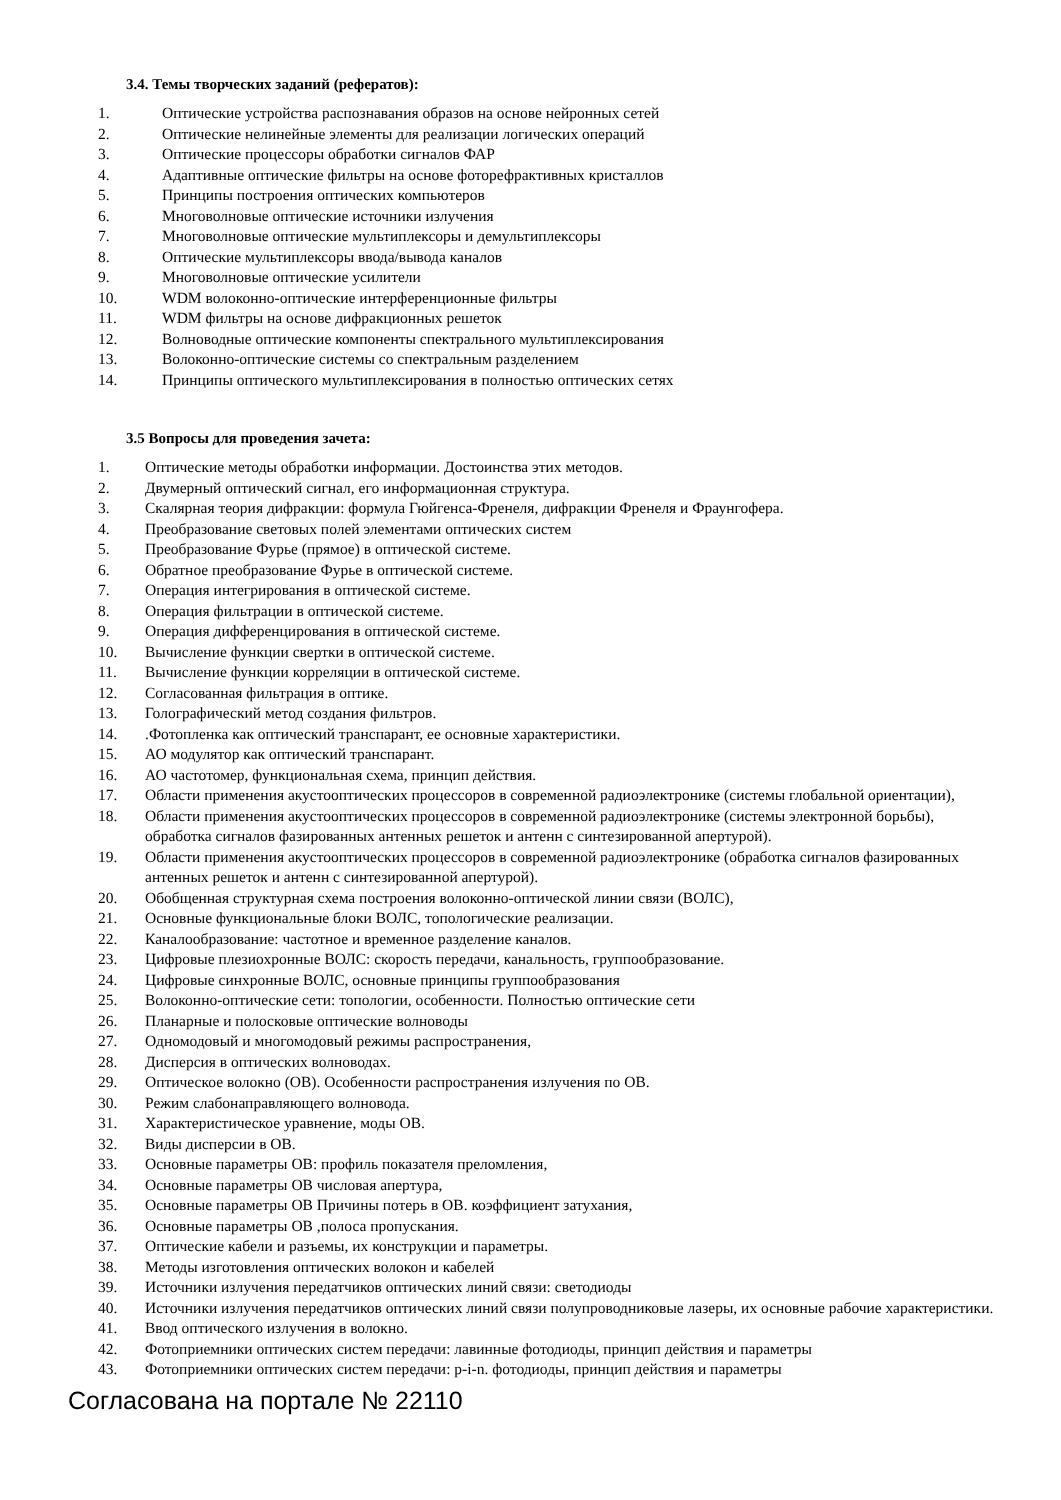3.4. Темы творческих заданий (рефератов):
1. Оптические устройства распознавания образов на основе нейронных сетей
2. Оптические нелинейные элементы для реализации логических операций
3. Оптические процессоры обработки сигналов ФАР
4. Адаптивные оптические фильтры на основе фоторефрактивных кристаллов
5. Принципы построения оптических компьютеров
6. Многоволновые оптические источники излучения
7. Многоволновые оптические мультиплексоры и демультиплексоры
8. Оптические мультиплексоры ввода/вывода каналов
9. Многоволновые оптические усилители
10. WDM волоконно-оптические интерференционные фильтры
11. WDM фильтры на основе дифракционных решеток
12. Волноводные оптические компоненты спектрального мультиплексирования
13. Волоконно-оптические системы со спектральным разделением
14. Принципы оптического мультиплексирования в полностью оптических сетях
3.5 Вопросы для проведения зачета:
1. Оптические методы обработки информации. Достоинства этих методов.
2. Двумерный оптический сигнал, его информационная структура.
3. Скалярная теория дифракции: формула Гюйгенса-Френеля, дифракции Френеля и Фраунгофера.
4. Преобразование световых полей элементами оптических систем
5. Преобразование Фурье (прямое) в оптической системе.
6. Обратное преобразование Фурье в оптической системе.
7. Операция интегрирования в оптической системе.
8. Операция фильтрации в оптической системе.
9. Операция дифференцирования в оптической системе.
10. Вычисление функции свертки в оптической системе.
11. Вычисление функции корреляции в оптической системе.
12. Согласованная фильтрация в оптике.
13. Голографический метод создания фильтров.
14..Фотопленка как оптический транспарант, ее основные характеристики.
15. АО модулятор как оптический транспарант.
16. АО частотомер, функциональная схема, принцип действия.
17. Области применения акустооптических процессоров в современной радиоэлектронике (системы глобальной ориентации),
18. Области применения акустооптических процессоров в современной радиоэлектронике (системы электронной борьбы), обработка сигналов фазированных антенных решеток и антенн с синтезированной апертурой).
19. Области применения акустооптических процессоров в современной радиоэлектронике (обработка сигналов фазированных антенных решеток и антенн с синтезированной апертурой).
20. Обобщенная структурная схема построения волоконно-оптической линии связи (ВОЛС),
21. Основные функциональные блоки ВОЛС, топологические реализации.
22. Каналообразование: частотное и временное разделение каналов.
23. Цифровые плезиохронные ВОЛС: скорость передачи, канальность, группообразование.
24. Цифровые синхронные ВОЛС, основные принципы группообразования
25. Волоконно-оптические сети: топологии, особенности. Полностью оптические сети
26. Планарные и полосковые оптические волноводы
27. Одномодовый и многомодовый режимы распространения,
28. Дисперсия в оптических волноводах.
29. Оптическое волокно (ОВ). Особенности распространения излучения по ОВ.
30. Режим слабонаправляющего волновода.
31. Характеристическое уравнение, моды ОВ.
32. Виды дисперсии в ОВ.
33. Основные параметры ОВ: профиль показателя преломления,
34. Основные параметры ОВ числовая апертура,
35. Основные параметры ОВ Причины потерь в ОВ. коэффициент затухания,
36. Основные параметры ОВ ,полоса пропускания.
37. Оптические кабели и разъемы, их конструкции и параметры.
38. Методы изготовления оптических волокон и кабелей
39. Источники излучения передатчиков оптических линий связи: светодиоды
40. Источники излучения передатчиков оптических линий связи полупроводниковые лазеры, их основные рабочие характеристики.
41. Ввод оптического излучения в волокно.
42. Фотоприемники оптических систем передачи: лавинные фотодиоды, принцип действия и параметры
43. Фотоприемники оптических систем передачи: p-i-n. фотодиоды, принцип действия и параметры
Согласована на портале № 22110